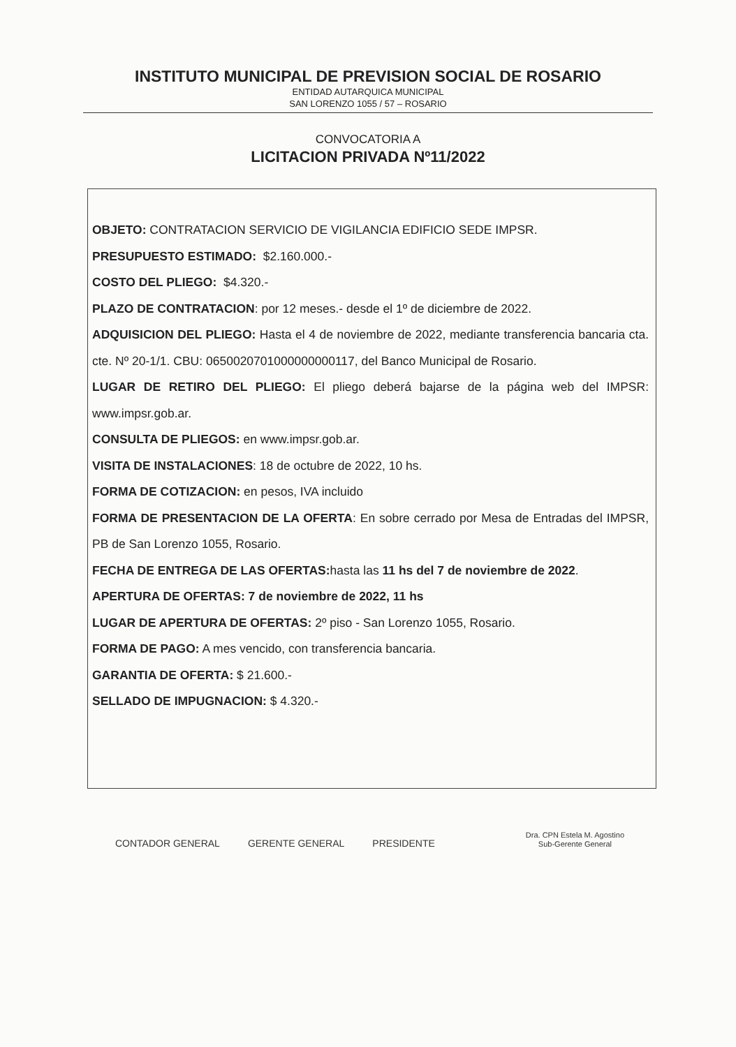INSTITUTO MUNICIPAL DE PREVISION SOCIAL DE ROSARIO
ENTIDAD AUTARQUICA MUNICIPAL
SAN LORENZO 1055 / 57 – ROSARIO
CONVOCATORIA A
LICITACION PRIVADA Nº11/2022
OBJETO: CONTRATACION SERVICIO DE VIGILANCIA EDIFICIO SEDE IMPSR.
PRESUPUESTO ESTIMADO: $2.160.000.-
COSTO DEL PLIEGO: $4.320.-
PLAZO DE CONTRATACION: por 12 meses.- desde el 1º de diciembre de 2022.
ADQUISICION DEL PLIEGO: Hasta el 4 de noviembre de 2022, mediante transferencia bancaria cta. cte. Nº 20-1/1. CBU: 0650020701000000000117, del Banco Municipal de Rosario.
LUGAR DE RETIRO DEL PLIEGO: El pliego deberá bajarse de la página web del IMPSR: www.impsr.gob.ar.
CONSULTA DE PLIEGOS: en www.impsr.gob.ar.
VISITA DE INSTALACIONES: 18 de octubre de 2022, 10 hs.
FORMA DE COTIZACION: en pesos, IVA incluido
FORMA DE PRESENTACION DE LA OFERTA: En sobre cerrado por Mesa de Entradas del IMPSR, PB de San Lorenzo 1055, Rosario.
FECHA DE ENTREGA DE LAS OFERTAS: hasta las 11 hs del 7 de noviembre de 2022.
APERTURA DE OFERTAS: 7 de noviembre de 2022, 11 hs
LUGAR DE APERTURA DE OFERTAS: 2º piso - San Lorenzo 1055, Rosario.
FORMA DE PAGO: A mes vencido, con transferencia bancaria.
GARANTIA DE OFERTA: $ 21.600.-
SELLADO DE IMPUGNACION: $ 4.320.-
CONTADOR GENERAL
GERENTE GENERAL
PRESIDENTE
Dra. CPN Estela M. Agostino
Sub-Gerente General